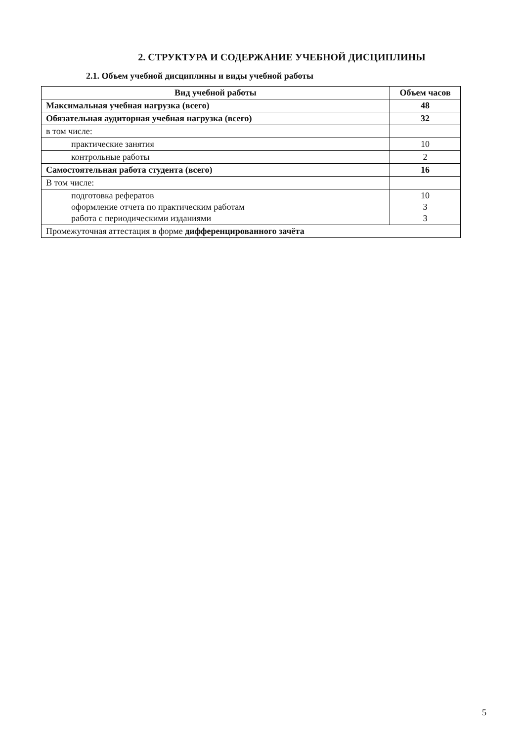2. СТРУКТУРА И СОДЕРЖАНИЕ УЧЕБНОЙ ДИСЦИПЛИНЫ
2.1. Объем учебной дисциплины и виды учебной работы
| Вид учебной работы | Объем часов |
| --- | --- |
| Максимальная учебная нагрузка (всего) | 48 |
| Обязательная аудиторная учебная нагрузка (всего) | 32 |
| в том числе: | |
| практические занятия | 10 |
| контрольные работы | 2 |
| Самостоятельная работа студента (всего) | 16 |
| В том числе: | |
| подготовка рефератов оформление отчета по практическим работам работа с периодическими изданиями | 10 3 3 |
| Промежуточная аттестация в форме дифференцированного зачёта | |
5